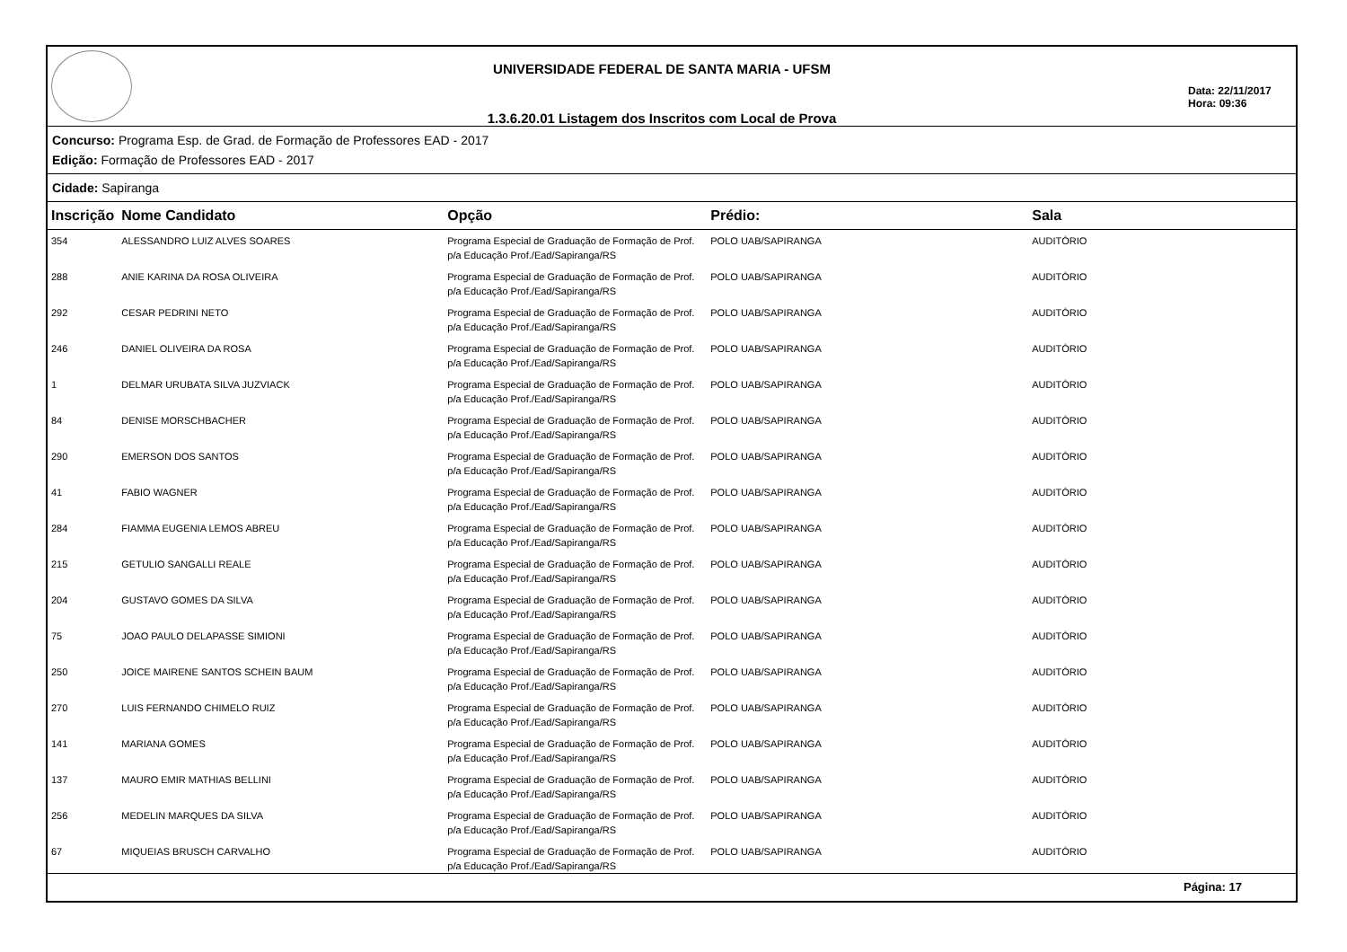UNIVERSIDADE FEDERAL DE SANTA MARIA - UFSM
1.3.6.20.01 Listagem dos Inscritos com Local de Prova
Data: 22/11/2017
Hora: 09:36
Concurso: Programa Esp. de Grad. de Formação de Professores EAD - 2017
Edição: Formação de Professores EAD - 2017
Cidade: Sapiranga
| Inscrição | Nome Candidato | Opção | Prédio: | Sala |
| --- | --- | --- | --- | --- |
| 354 | ALESSANDRO LUIZ ALVES SOARES | Programa Especial de Graduação de Formação de Prof. p/a Educação Prof./Ead/Sapiranga/RS | POLO UAB/SAPIRANGA | AUDITÓRIO |
| 288 | ANIE KARINA DA ROSA OLIVEIRA | Programa Especial de Graduação de Formação de Prof. p/a Educação Prof./Ead/Sapiranga/RS | POLO UAB/SAPIRANGA | AUDITÓRIO |
| 292 | CESAR PEDRINI NETO | Programa Especial de Graduação de Formação de Prof. p/a Educação Prof./Ead/Sapiranga/RS | POLO UAB/SAPIRANGA | AUDITÓRIO |
| 246 | DANIEL OLIVEIRA DA ROSA | Programa Especial de Graduação de Formação de Prof. p/a Educação Prof./Ead/Sapiranga/RS | POLO UAB/SAPIRANGA | AUDITÓRIO |
| 1 | DELMAR URUBATA SILVA JUZVIACK | Programa Especial de Graduação de Formação de Prof. p/a Educação Prof./Ead/Sapiranga/RS | POLO UAB/SAPIRANGA | AUDITÓRIO |
| 84 | DENISE MORSCHBACHER | Programa Especial de Graduação de Formação de Prof. p/a Educação Prof./Ead/Sapiranga/RS | POLO UAB/SAPIRANGA | AUDITÓRIO |
| 290 | EMERSON DOS SANTOS | Programa Especial de Graduação de Formação de Prof. p/a Educação Prof./Ead/Sapiranga/RS | POLO UAB/SAPIRANGA | AUDITÓRIO |
| 41 | FABIO WAGNER | Programa Especial de Graduação de Formação de Prof. p/a Educação Prof./Ead/Sapiranga/RS | POLO UAB/SAPIRANGA | AUDITÓRIO |
| 284 | FIAMMA EUGENIA LEMOS ABREU | Programa Especial de Graduação de Formação de Prof. p/a Educação Prof./Ead/Sapiranga/RS | POLO UAB/SAPIRANGA | AUDITÓRIO |
| 215 | GETULIO SANGALLI REALE | Programa Especial de Graduação de Formação de Prof. p/a Educação Prof./Ead/Sapiranga/RS | POLO UAB/SAPIRANGA | AUDITÓRIO |
| 204 | GUSTAVO GOMES DA SILVA | Programa Especial de Graduação de Formação de Prof. p/a Educação Prof./Ead/Sapiranga/RS | POLO UAB/SAPIRANGA | AUDITÓRIO |
| 75 | JOAO PAULO DELAPASSE SIMIONI | Programa Especial de Graduação de Formação de Prof. p/a Educação Prof./Ead/Sapiranga/RS | POLO UAB/SAPIRANGA | AUDITÓRIO |
| 250 | JOICE MAIRENE SANTOS SCHEIN BAUM | Programa Especial de Graduação de Formação de Prof. p/a Educação Prof./Ead/Sapiranga/RS | POLO UAB/SAPIRANGA | AUDITÓRIO |
| 270 | LUIS FERNANDO CHIMELO RUIZ | Programa Especial de Graduação de Formação de Prof. p/a Educação Prof./Ead/Sapiranga/RS | POLO UAB/SAPIRANGA | AUDITÓRIO |
| 141 | MARIANA GOMES | Programa Especial de Graduação de Formação de Prof. p/a Educação Prof./Ead/Sapiranga/RS | POLO UAB/SAPIRANGA | AUDITÓRIO |
| 137 | MAURO EMIR MATHIAS BELLINI | Programa Especial de Graduação de Formação de Prof. p/a Educação Prof./Ead/Sapiranga/RS | POLO UAB/SAPIRANGA | AUDITÓRIO |
| 256 | MEDELIN MARQUES DA SILVA | Programa Especial de Graduação de Formação de Prof. p/a Educação Prof./Ead/Sapiranga/RS | POLO UAB/SAPIRANGA | AUDITÓRIO |
| 67 | MIQUEIAS BRUSCH CARVALHO | Programa Especial de Graduação de Formação de Prof. p/a Educação Prof./Ead/Sapiranga/RS | POLO UAB/SAPIRANGA | AUDITÓRIO |
Página: 17